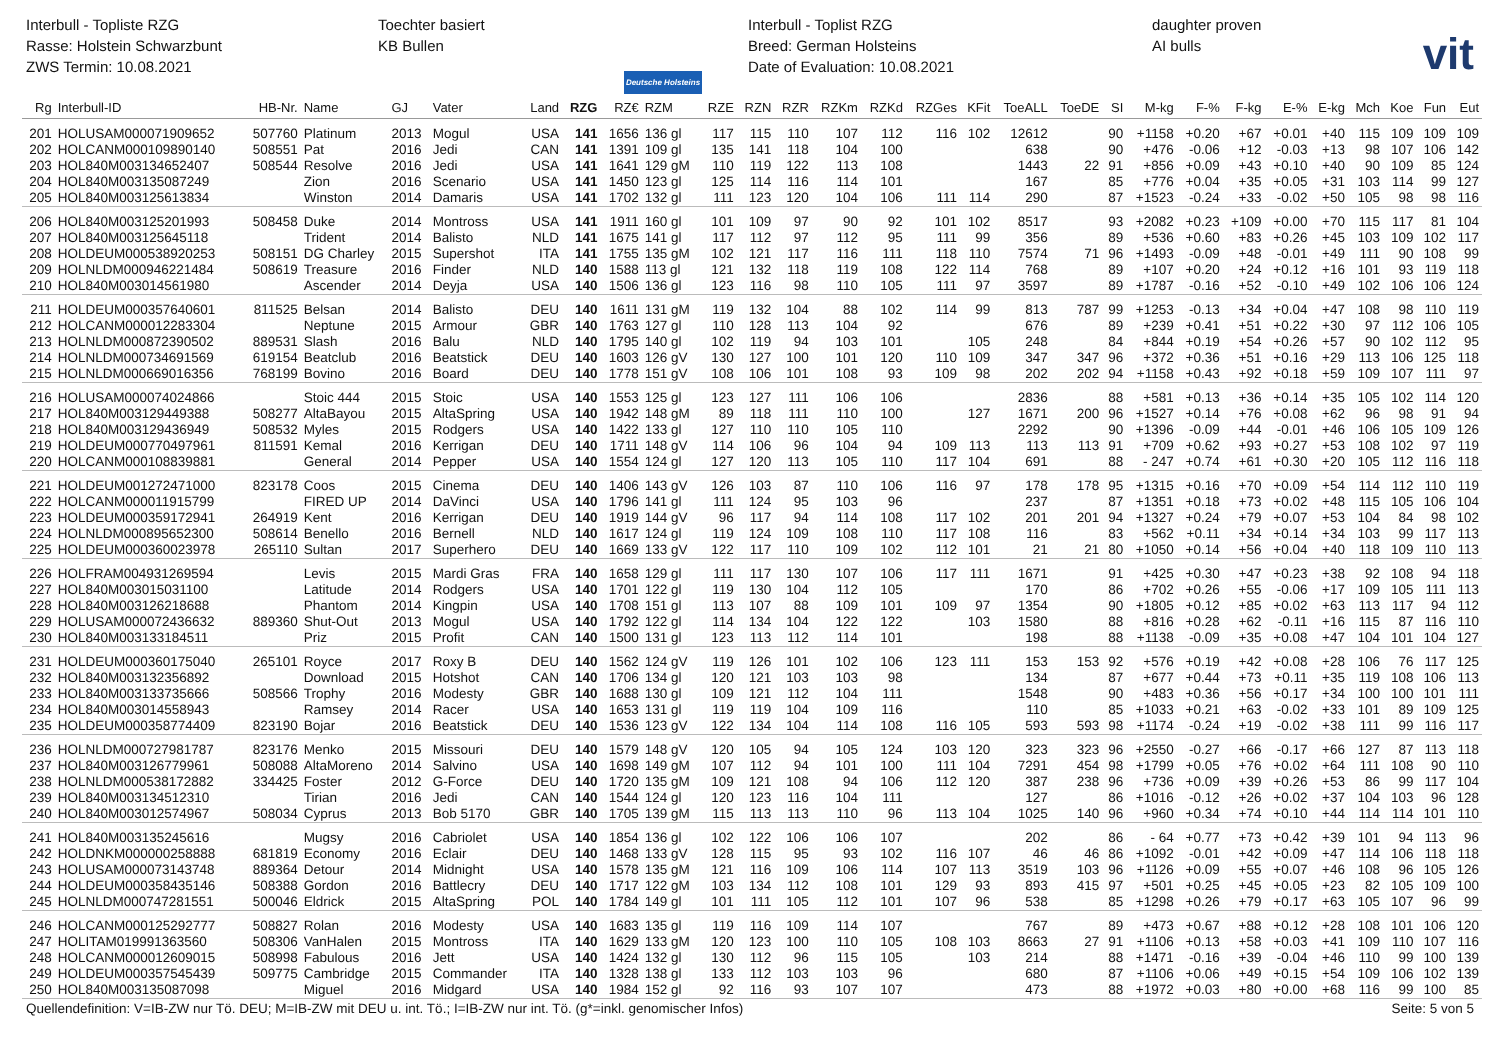Interbull - Topliste RZG
Rasse: Holstein Schwarzbunt
ZWS Termin: 10.08.2021
Toechter basiert
KB Bullen
Deutsche Holsteins
Interbull - Toplist RZG
Breed: German Holsteins
Date of Evaluation: 10.08.2021
daughter proven
AI bulls
vit
| Rg | Interbull-ID | HB-Nr. | Name | GJ | Vater | Land | RZG | RZ€ | RZM | RZE | RZN | RZR | RZKm | RZKd | RZGes | KFit | ToeALL | ToeDE | SI | M-kg | F-% | F-kg | E-% | E-kg | Mch | Koe | Fun | Eut |
| --- | --- | --- | --- | --- | --- | --- | --- | --- | --- | --- | --- | --- | --- | --- | --- | --- | --- | --- | --- | --- | --- | --- | --- | --- | --- | --- | --- | --- |
| 201 | HOLUSAM000071909652 | 507760 | Platinum | 2013 | Mogul | USA | 141 | 1656 | 136 gl | 117 | 115 | 110 | 107 | 112 | 116 | 102 | 12612 | | 90 | +1158 | +0.20 | +67 | +0.01 | +40 | 115 | 109 | 109 | 109 |
| 202 | HOLCANM000109890140 | 508551 | Pat | 2016 | Jedi | CAN | 141 | 1391 | 109 gl | 135 | 141 | 118 | 104 | 100 | | | 638 | | 90 | +476 | -0.06 | +12 | -0.03 | +13 | 98 | 107 | 106 | 142 |
| 203 | HOL840M003134652407 | 508544 | Resolve | 2016 | Jedi | USA | 141 | 1641 | 129 gM | 110 | 119 | 122 | 113 | 108 | | | 1443 | 22 | 91 | +856 | +0.09 | +43 | +0.10 | +40 | 90 | 109 | 85 | 124 |
| 204 | HOL840M003135087249 | | Zion | 2016 | Scenario | USA | 141 | 1450 | 123 gl | 125 | 114 | 116 | 114 | 101 | | | 167 | | 85 | +776 | +0.04 | +35 | +0.05 | +31 | 103 | 114 | 99 | 127 |
| 205 | HOL840M003125613834 | | Winston | 2014 | Damaris | USA | 141 | 1702 | 132 gl | 111 | 123 | 120 | 104 | 106 | 111 | 114 | 290 | | 87 | +1523 | -0.24 | +33 | -0.02 | +50 | 105 | 98 | 98 | 116 |
| 206 | HOL840M003125201993 | 508458 | Duke | 2014 | Montross | USA | 141 | 1911 | 160 gl | 101 | 109 | 97 | 90 | 92 | 101 | 102 | 8517 | | 93 | +2082 | +0.23 | +109 | +0.00 | +70 | 115 | 117 | 81 | 104 |
| 207 | HOL840M003125645118 | | Trident | 2014 | Balisto | NLD | 141 | 1675 | 141 gl | 117 | 112 | 97 | 112 | 95 | 111 | 99 | 356 | | 89 | +536 | +0.60 | +83 | +0.26 | +45 | 103 | 109 | 102 | 117 |
| 208 | HOLDEUM000538920253 | 508151 | DG Charley | 2015 | Supershot | ITA | 141 | 1755 | 135 gM | 102 | 121 | 117 | 116 | 111 | 118 | 110 | 7574 | 71 | 96 | +1493 | -0.09 | +48 | -0.01 | +49 | 111 | 90 | 108 | 99 |
| 209 | HOLNLDM000946221484 | 508619 | Treasure | 2016 | Finder | NLD | 140 | 1588 | 113 gl | 121 | 132 | 118 | 119 | 108 | 122 | 114 | 768 | | 89 | +107 | +0.20 | +24 | +0.12 | +16 | 101 | 93 | 119 | 118 |
| 210 | HOL840M003014561980 | | Ascender | 2014 | Deyja | USA | 140 | 1506 | 136 gl | 123 | 116 | 98 | 110 | 105 | 111 | 97 | 3597 | | 89 | +1787 | -0.16 | +52 | -0.10 | +49 | 102 | 106 | 106 | 124 |
| 211 | HOLDEUM000357640601 | 811525 | Belsan | 2014 | Balisto | DEU | 140 | 1611 | 131 gM | 119 | 132 | 104 | 88 | 102 | 114 | 99 | 813 | 787 | 99 | +1253 | -0.13 | +34 | +0.04 | +47 | 108 | 98 | 110 | 119 |
| 212 | HOLCANM000012283304 | | Neptune | 2015 | Armour | GBR | 140 | 1763 | 127 gl | 110 | 128 | 113 | 104 | 92 | | | 676 | | 89 | +239 | +0.41 | +51 | +0.22 | +30 | 97 | 112 | 106 | 105 |
| 213 | HOLNLDM000872390502 | 889531 | Slash | 2016 | Balu | NLD | 140 | 1795 | 140 gl | 102 | 119 | 94 | 103 | 101 | | 105 | 248 | | 84 | +844 | +0.19 | +54 | +0.26 | +57 | 90 | 102 | 112 | 95 |
| 214 | HOLNLDM000734691569 | 619154 | Beatclub | 2016 | Beatstick | DEU | 140 | 1603 | 126 gV | 130 | 127 | 100 | 101 | 120 | 110 | 109 | 347 | 347 | 96 | +372 | +0.36 | +51 | +0.16 | +29 | 113 | 106 | 125 | 118 |
| 215 | HOLNLDM000669016356 | 768199 | Bovino | 2016 | Board | DEU | 140 | 1778 | 151 gV | 108 | 106 | 101 | 108 | 93 | 109 | 98 | 202 | 202 | 94 | +1158 | +0.43 | +92 | +0.18 | +59 | 109 | 107 | 111 | 97 |
| 216 | HOLUSAM000074024866 | | Stoic 444 | 2015 | Stoic | USA | 140 | 1553 | 125 gl | 123 | 127 | 111 | 106 | 106 | | | 2836 | | 88 | +581 | +0.13 | +36 | +0.14 | +35 | 105 | 102 | 114 | 120 |
| 217 | HOL840M003129449388 | 508277 | AltaBayou | 2015 | AltaSpring | USA | 140 | 1942 | 148 gM | 89 | 118 | 111 | 110 | 100 | | 127 | 1671 | 200 | 96 | +1527 | +0.14 | +76 | +0.08 | +62 | 96 | 98 | 91 | 94 |
| 218 | HOL840M003129436949 | 508532 | Myles | 2015 | Rodgers | USA | 140 | 1422 | 133 gl | 127 | 110 | 110 | 105 | 110 | | | 2292 | | 90 | +1396 | -0.09 | +44 | -0.01 | +46 | 106 | 105 | 109 | 126 |
| 219 | HOLDEUM000770497961 | 811591 | Kemal | 2016 | Kerrigan | DEU | 140 | 1711 | 148 gV | 114 | 106 | 96 | 104 | 94 | 109 | 113 | 113 | 113 | 91 | +709 | +0.62 | +93 | +0.27 | +53 | 108 | 102 | 97 | 119 |
| 220 | HOLCANM000108839881 | | General | 2014 | Pepper | USA | 140 | 1554 | 124 gl | 127 | 120 | 113 | 105 | 110 | 117 | 104 | 691 | | 88 | - 247 | +0.74 | +61 | +0.30 | +20 | 105 | 112 | 116 | 118 |
| 221 | HOLDEUM001272471000 | 823178 | Coos | 2015 | Cinema | DEU | 140 | 1406 | 143 gV | 126 | 103 | 87 | 110 | 106 | 116 | 97 | 178 | 178 | 95 | +1315 | +0.16 | +70 | +0.09 | +54 | 114 | 112 | 110 | 119 |
| 222 | HOLCANM000011915799 | | FIRED UP | 2014 | DaVinci | USA | 140 | 1796 | 141 gl | 111 | 124 | 95 | 103 | 96 | | | 237 | | 87 | +1351 | +0.18 | +73 | +0.02 | +48 | 115 | 105 | 106 | 104 |
| 223 | HOLDEUM000359172941 | 264919 | Kent | 2016 | Kerrigan | DEU | 140 | 1919 | 144 gV | 96 | 117 | 94 | 114 | 108 | 117 | 102 | 201 | 201 | 94 | +1327 | +0.24 | +79 | +0.07 | +53 | 104 | 84 | 98 | 102 |
| 224 | HOLNLDM000895652300 | 508614 | Benello | 2016 | Bernell | NLD | 140 | 1617 | 124 gl | 119 | 124 | 109 | 108 | 110 | 117 | 108 | 116 | | 83 | +562 | +0.11 | +34 | +0.14 | +34 | 103 | 99 | 117 | 113 |
| 225 | HOLDEUM000360023978 | 265110 | Sultan | 2017 | Superhero | DEU | 140 | 1669 | 133 gV | 122 | 117 | 110 | 109 | 102 | 112 | 101 | 21 | 21 | 80 | +1050 | +0.14 | +56 | +0.04 | +40 | 118 | 109 | 110 | 113 |
| 226 | HOLFRAM004931269594 | | Levis | 2015 | Mardi Gras | FRA | 140 | 1658 | 129 gl | 111 | 117 | 130 | 107 | 106 | 117 | 111 | 1671 | | 91 | +425 | +0.30 | +47 | +0.23 | +38 | 92 | 108 | 94 | 118 |
| 227 | HOL840M003015031100 | | Latitude | 2014 | Rodgers | USA | 140 | 1701 | 122 gl | 119 | 130 | 104 | 112 | 105 | | | 170 | | 86 | +702 | +0.26 | +55 | -0.06 | +17 | 109 | 105 | 111 | 113 |
| 228 | HOL840M003126218688 | | Phantom | 2014 | Kingpin | USA | 140 | 1708 | 151 gl | 113 | 107 | 88 | 109 | 101 | 109 | 97 | 1354 | | 90 | +1805 | +0.12 | +85 | +0.02 | +63 | 113 | 117 | 94 | 112 |
| 229 | HOLUSAM000072436632 | 889360 | Shut-Out | 2013 | Mogul | USA | 140 | 1792 | 122 gl | 114 | 134 | 104 | 122 | 122 | | 103 | 1580 | | 88 | +816 | +0.28 | +62 | -0.11 | +16 | 115 | 87 | 116 | 110 |
| 230 | HOL840M003133184511 | | Priz | 2015 | Profit | CAN | 140 | 1500 | 131 gl | 123 | 113 | 112 | 114 | 101 | | | 198 | | 88 | +1138 | -0.09 | +35 | +0.08 | +47 | 104 | 101 | 104 | 127 |
| 231 | HOLDEUM000360175040 | 265101 | Royce | 2017 | Roxy B | DEU | 140 | 1562 | 124 gV | 119 | 126 | 101 | 102 | 106 | 123 | 111 | 153 | 153 | 92 | +576 | +0.19 | +42 | +0.08 | +28 | 106 | 76 | 117 | 125 |
| 232 | HOL840M003132356892 | | Download | 2015 | Hotshot | CAN | 140 | 1706 | 134 gl | 120 | 121 | 103 | 103 | 98 | | | 134 | | 87 | +677 | +0.44 | +73 | +0.11 | +35 | 119 | 108 | 106 | 113 |
| 233 | HOL840M003133735666 | 508566 | Trophy | 2016 | Modesty | GBR | 140 | 1688 | 130 gl | 109 | 121 | 112 | 104 | 111 | | | 1548 | | 90 | +483 | +0.36 | +56 | +0.17 | +34 | 100 | 100 | 101 | 111 |
| 234 | HOL840M003014558943 | | Ramsey | 2014 | Racer | USA | 140 | 1653 | 131 gl | 119 | 119 | 104 | 109 | 116 | | | 110 | | 85 | +1033 | +0.21 | +63 | -0.02 | +33 | 101 | 89 | 109 | 125 |
| 235 | HOLDEUM000358774409 | 823190 | Bojar | 2016 | Beatstick | DEU | 140 | 1536 | 123 gV | 122 | 134 | 104 | 114 | 108 | 116 | 105 | 593 | 593 | 98 | +1174 | -0.24 | +19 | -0.02 | +38 | 111 | 99 | 116 | 117 |
| 236 | HOLNLDM000727981787 | 823176 | Menko | 2015 | Missouri | DEU | 140 | 1579 | 148 gV | 120 | 105 | 94 | 105 | 124 | 103 | 120 | 323 | 323 | 96 | +2550 | -0.27 | +66 | -0.17 | +66 | 127 | 87 | 113 | 118 |
| 237 | HOL840M003126779961 | 508088 | AltaMoreno | 2014 | Salvino | USA | 140 | 1698 | 149 gM | 107 | 112 | 94 | 101 | 100 | 111 | 104 | 7291 | 454 | 98 | +1799 | +0.05 | +76 | +0.02 | +64 | 111 | 108 | 90 | 110 |
| 238 | HOLNLDM000538172882 | 334425 | Foster | 2012 | G-Force | DEU | 140 | 1720 | 135 gM | 109 | 121 | 108 | 94 | 106 | 112 | 120 | 387 | 238 | 96 | +736 | +0.09 | +39 | +0.26 | +53 | 86 | 99 | 117 | 104 |
| 239 | HOL840M003134512310 | | Tirian | 2016 | Jedi | CAN | 140 | 1544 | 124 gl | 120 | 123 | 116 | 104 | 111 | | | 127 | | 86 | +1016 | -0.12 | +26 | +0.02 | +37 | 104 | 103 | 96 | 128 |
| 240 | HOL840M003012574967 | 508034 | Cyprus | 2013 | Bob 5170 | GBR | 140 | 1705 | 139 gM | 115 | 113 | 113 | 110 | 96 | 113 | 104 | 1025 | 140 | 96 | +960 | +0.34 | +74 | +0.10 | +44 | 114 | 114 | 101 | 110 |
| 241 | HOL840M003135245616 | | Mugsy | 2016 | Cabriolet | USA | 140 | 1854 | 136 gl | 102 | 122 | 106 | 106 | 107 | | | 202 | | 86 | - 64 | +0.77 | +73 | +0.42 | +39 | 101 | 94 | 113 | 96 |
| 242 | HOLDNKM000000258888 | 681819 | Economy | 2016 | Eclair | DEU | 140 | 1468 | 133 gV | 128 | 115 | 95 | 93 | 102 | 116 | 107 | 46 | 46 | 86 | +1092 | -0.01 | +42 | +0.09 | +47 | 114 | 106 | 118 | 118 |
| 243 | HOLUSAM000073143748 | 889364 | Detour | 2014 | Midnight | USA | 140 | 1578 | 135 gM | 121 | 116 | 109 | 106 | 114 | 107 | 113 | 3519 | 103 | 96 | +1126 | +0.09 | +55 | +0.07 | +46 | 108 | 96 | 105 | 126 |
| 244 | HOLDEUM000358435146 | 508388 | Gordon | 2016 | Battlecry | DEU | 140 | 1717 | 122 gM | 103 | 134 | 112 | 108 | 101 | 129 | 93 | 893 | 415 | 97 | +501 | +0.25 | +45 | +0.05 | +23 | 82 | 105 | 109 | 100 |
| 245 | HOLNLDM000747281551 | 500046 | Eldrick | 2015 | AltaSpring | POL | 140 | 1784 | 149 gl | 101 | 111 | 105 | 112 | 101 | 107 | 96 | 538 | | 85 | +1298 | +0.26 | +79 | +0.17 | +63 | 105 | 107 | 96 | 99 |
| 246 | HOLCANM000125292777 | 508827 | Rolan | 2016 | Modesty | USA | 140 | 1683 | 135 gl | 119 | 116 | 109 | 114 | 107 | | | 767 | | 89 | +473 | +0.67 | +88 | +0.12 | +28 | 108 | 101 | 106 | 120 |
| 247 | HOLITAM019991363560 | 508306 | VanHalen | 2015 | Montross | ITA | 140 | 1629 | 133 gM | 120 | 123 | 100 | 110 | 105 | 108 | 103 | 8663 | 27 | 91 | +1106 | +0.13 | +58 | +0.03 | +41 | 109 | 110 | 107 | 116 |
| 248 | HOLCANM000012609015 | 508998 | Fabulous | 2016 | Jett | USA | 140 | 1424 | 132 gl | 130 | 112 | 96 | 115 | 105 | | 103 | 214 | | 88 | +1471 | -0.16 | +39 | -0.04 | +46 | 110 | 99 | 100 | 139 |
| 249 | HOLDEUM000357545439 | 509775 | Cambridge | 2015 | Commander | ITA | 140 | 1328 | 138 gl | 133 | 112 | 103 | 103 | 96 | | | 680 | | 87 | +1106 | +0.06 | +49 | +0.15 | +54 | 109 | 106 | 102 | 139 |
| 250 | HOL840M003135087098 | | Miguel | 2016 | Midgard | USA | 140 | 1984 | 152 gl | 92 | 116 | 93 | 107 | 107 | | | 473 | | 88 | +1972 | +0.03 | +80 | +0.00 | +68 | 116 | 99 | 100 | 85 |
Quellendefinition: V=IB-ZW nur Tö. DEU; M=IB-ZW mit DEU u. int. Tö.; I=IB-ZW nur int. Tö. (g*=inkl. genomischer Infos) Seite: 5 von 5